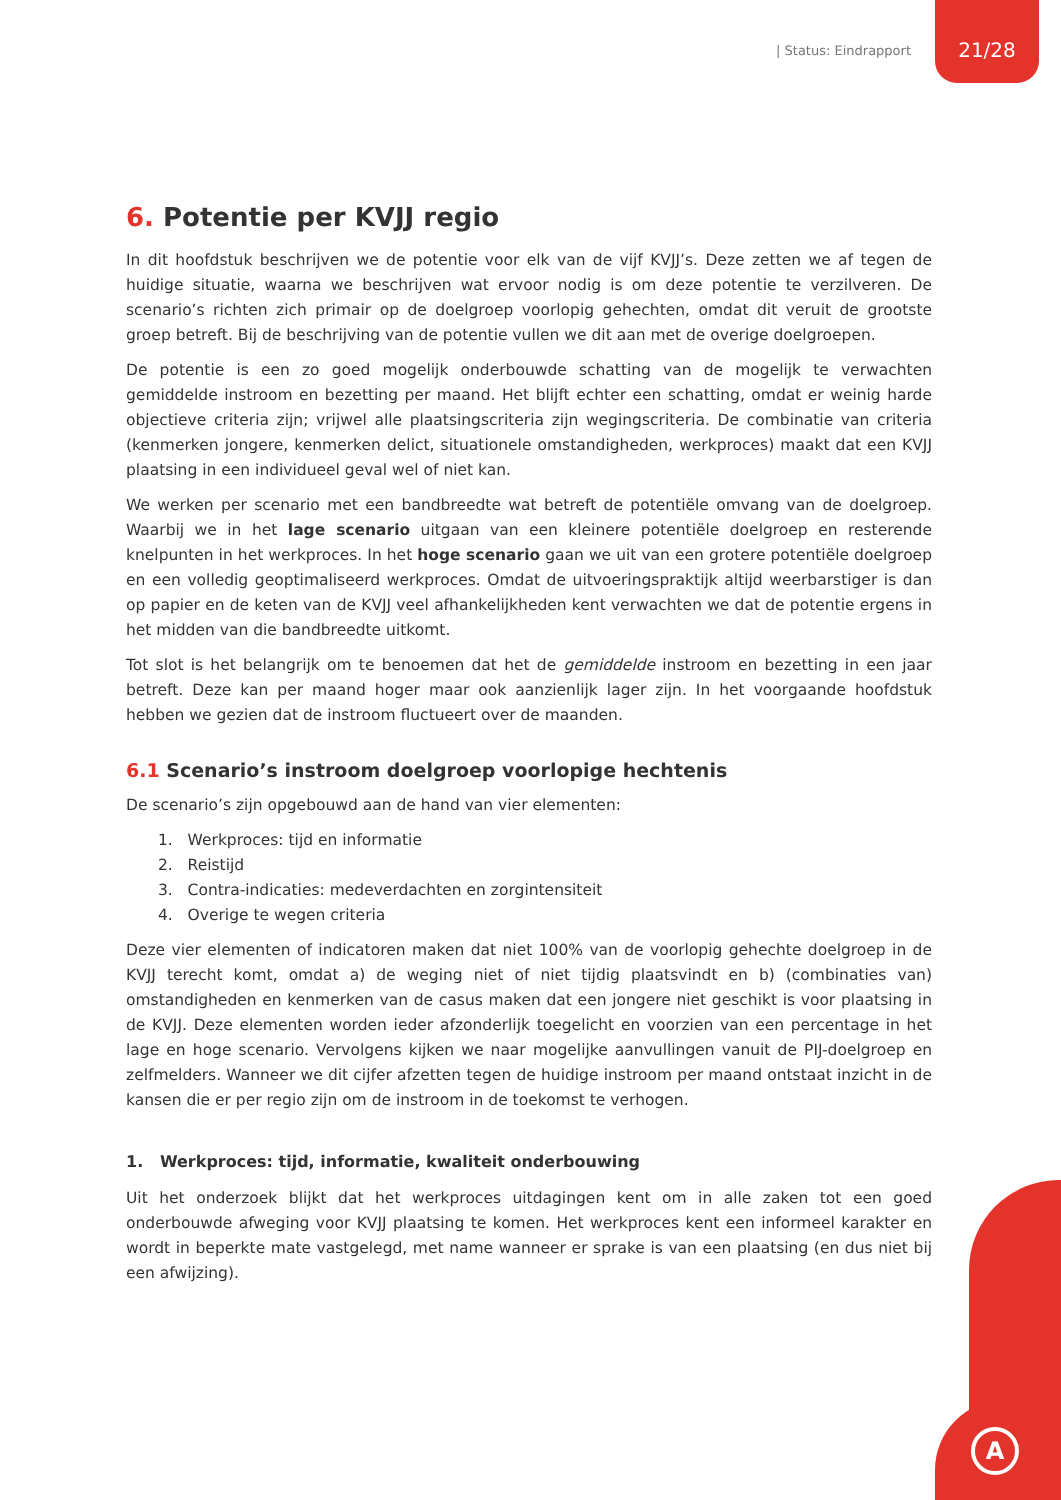| Status: Eindrapport 21/28
A
6. Potentie per KVJJ regio
In dit hoofdstuk beschrijven we de potentie voor elk van de vijf KVJJ’s. Deze zetten we af tegen de huidige situatie, waarna we beschrijven wat ervoor nodig is om deze potentie te verzilveren. De scenario’s richten zich primair op de doelgroep voorlopig gehechten, omdat dit veruit de grootste groep betreft. Bij de beschrijving van de potentie vullen we dit aan met de overige doelgroepen.
De potentie is een zo goed mogelijk onderbouwde schatting van de mogelijk te verwachten gemiddelde instroom en bezetting per maand. Het blijft echter een schatting, omdat er weinig harde objectieve criteria zijn; vrijwel alle plaatsingscriteria zijn wegingscriteria. De combinatie van criteria (kenmerken jongere, kenmerken delict, situationele omstandigheden, werkproces) maakt dat een KVJJ plaatsing in een individueel geval wel of niet kan.
We werken per scenario met een bandbreedte wat betreft de potentiële omvang van de doelgroep. Waarbij we in het lage scenario uitgaan van een kleinere potentiële doelgroep en resterende knelpunten in het werkproces. In het hoge scenario gaan we uit van een grotere potentiële doelgroep en een volledig geoptimaliseerd werkproces. Omdat de uitvoeringspraktijk altijd weerbarstiger is dan op papier en de keten van de KVJJ veel afhankelijkheden kent verwachten we dat de potentie ergens in het midden van die bandbreedte uitkomt.
Tot slot is het belangrijk om te benoemen dat het de gemiddelde instroom en bezetting in een jaar betreft. Deze kan per maand hoger maar ook aanzienlijk lager zijn. In het voorgaande hoofdstuk hebben we gezien dat de instroom fluctueert over de maanden.
6.1 Scenario’s instroom doelgroep voorlopige hechtenis
De scenario’s zijn opgebouwd aan de hand van vier elementen:
1. Werkproces: tijd en informatie
2. Reistijd
3. Contra-indicaties: medeverdachten en zorgintensiteit
4. Overige te wegen criteria
Deze vier elementen of indicatoren maken dat niet 100% van de voorlopig gehechte doelgroep in de KVJJ terecht komt, omdat a) de weging niet of niet tijdig plaatsvindt en b) (combinaties van) omstandigheden en kenmerken van de casus maken dat een jongere niet geschikt is voor plaatsing in de KVJJ. Deze elementen worden ieder afzonderlijk toegelicht en voorzien van een percentage in het lage en hoge scenario. Vervolgens kijken we naar mogelijke aanvullingen vanuit de PIJ-doelgroep en zelfmelders. Wanneer we dit cijfer afzetten tegen de huidige instroom per maand ontstaat inzicht in de kansen die er per regio zijn om de instroom in de toekomst te verhogen.
1. Werkproces: tijd, informatie, kwaliteit onderbouwing
Uit het onderzoek blijkt dat het werkproces uitdagingen kent om in alle zaken tot een goed onderbouwde afweging voor KVJJ plaatsing te komen. Het werkproces kent een informeel karakter en wordt in beperkte mate vastgelegd, met name wanneer er sprake is van een plaatsing (en dus niet bij een afwijzing).